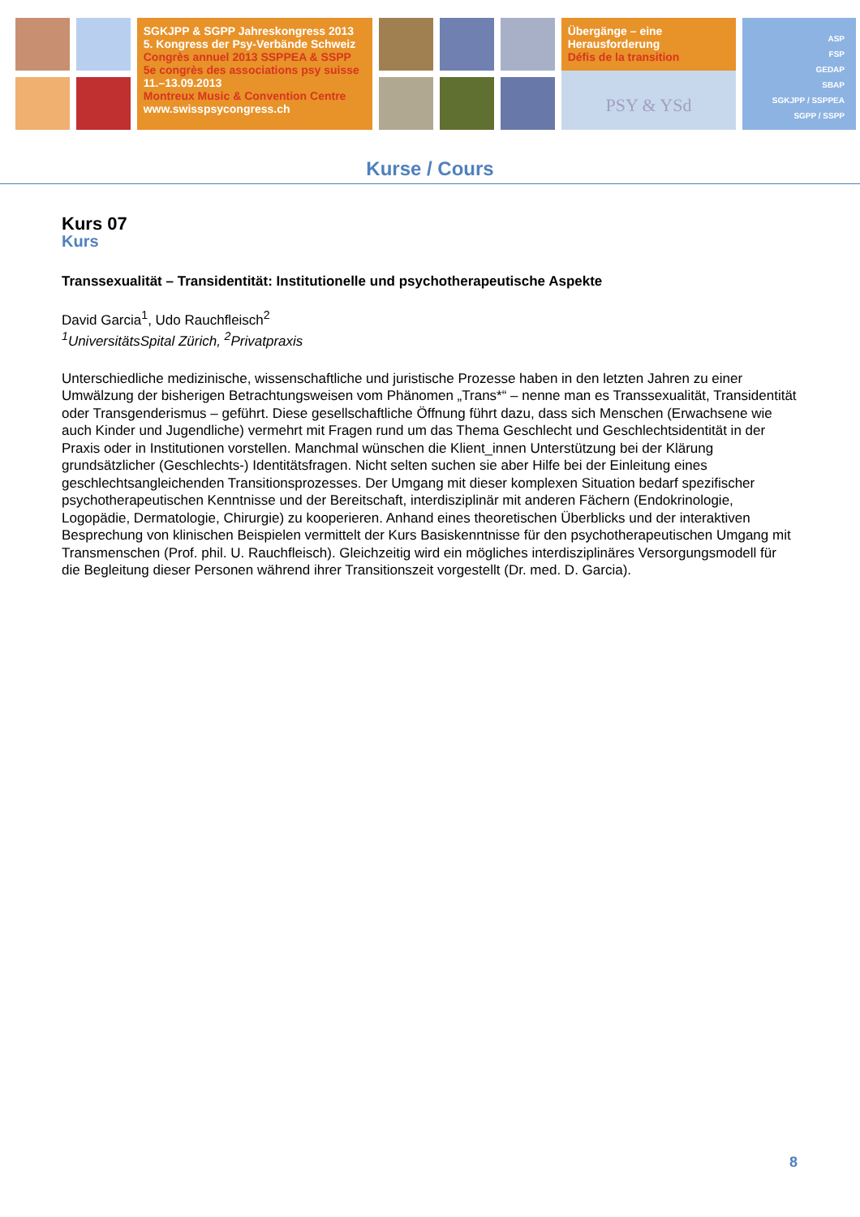SGKJPP & SGPP Jahreskongress 2013
5. Kongress der Psy-Verbände Schweiz
Congrès annuel 2013 SSPPEA & SSPP
5e congrès des associations psy suisse
11.–13.09.2013
Montreux Music & Convention Centre
www.swisspsycongress.ch
Übergänge – eine Herausforderung
Défis de la transition
PSY & YSd
ASP
FSP
GEDAP
SBAP
SGKJPP / SSPPEA
SGPP / SSPP
Kurse / Cours
Kurs 07
Kurs
Transsexualität – Transidentität: Institutionelle und psychotherapeutische Aspekte
David Garcia<sup>1</sup>, Udo Rauchfleisch<sup>2</sup>
<sup>1</sup> UniversitätsSpital Zürich, <sup>2</sup>Privatpraxis
Unterschiedliche medizinische, wissenschaftliche und juristische Prozesse haben in den letzten Jahren zu einer Umwälzung der bisherigen Betrachtungsweisen vom Phänomen „Trans*“ – nenne man es Transsexualität, Transidentität oder Transgenderismus – geführt. Diese gesellschaftliche Öffnung führt dazu, dass sich Menschen (Erwachsene wie auch Kinder und Jugendliche) vermehrt mit Fragen rund um das Thema Geschlecht und Geschlechtsidentität in der Praxis oder in Institutionen vorstellen. Manchmal wünschen die Klient_innen Unterstützung bei der Klärung grundsätzlicher (Geschlechts-) Identitätsfragen. Nicht selten suchen sie aber Hilfe bei der Einleitung eines geschlechtsangleichenden Transitionsprozesses. Der Umgang mit dieser komplexen Situation bedarf spezifischer psychotherapeutischen Kenntnisse und der Bereitschaft, interdisziplinär mit anderen Fächern (Endokrinologie, Logopädie, Dermatologie, Chirurgie) zu kooperieren. Anhand eines theoretischen Überblicks und der interaktiven Besprechung von klinischen Beispielen vermittelt der Kurs Basiskenntnisse für den psychotherapeutischen Umgang mit Transmenschen (Prof. phil. U. Rauchfleisch). Gleichzeitig wird ein mögliches interdisziplinäres Versorgungsmodell für die Begleitung dieser Personen während ihrer Transitionszeit vorgestellt (Dr. med. D. Garcia).
8